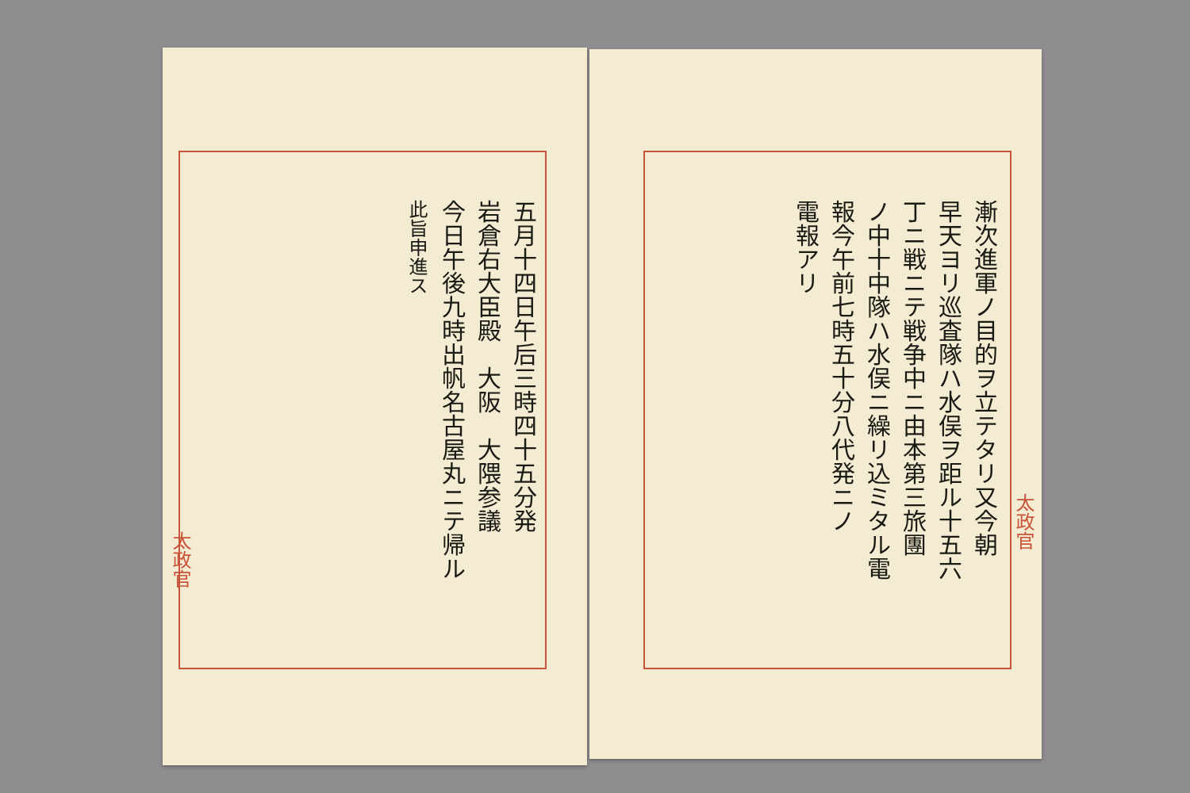五月十四日午后三時四十五分発
岩倉右大臣殿　大阪　大隈参議
今日午後九時出帆名古屋丸ニテ帰ル
此旨申進ス
太政官
漸次進軍ノ目的ヲ立テタリ又今朝
早天ヨリ巡査隊ハ水俣ヲ距ル十五六
丁ニ戦ニテ戦争中ニ由本第三旅團
ノ中十中隊ハ水俣ニ繰リ込ミタル電
報今午前七時五十分八代発ニノ
電報アリ
太政官